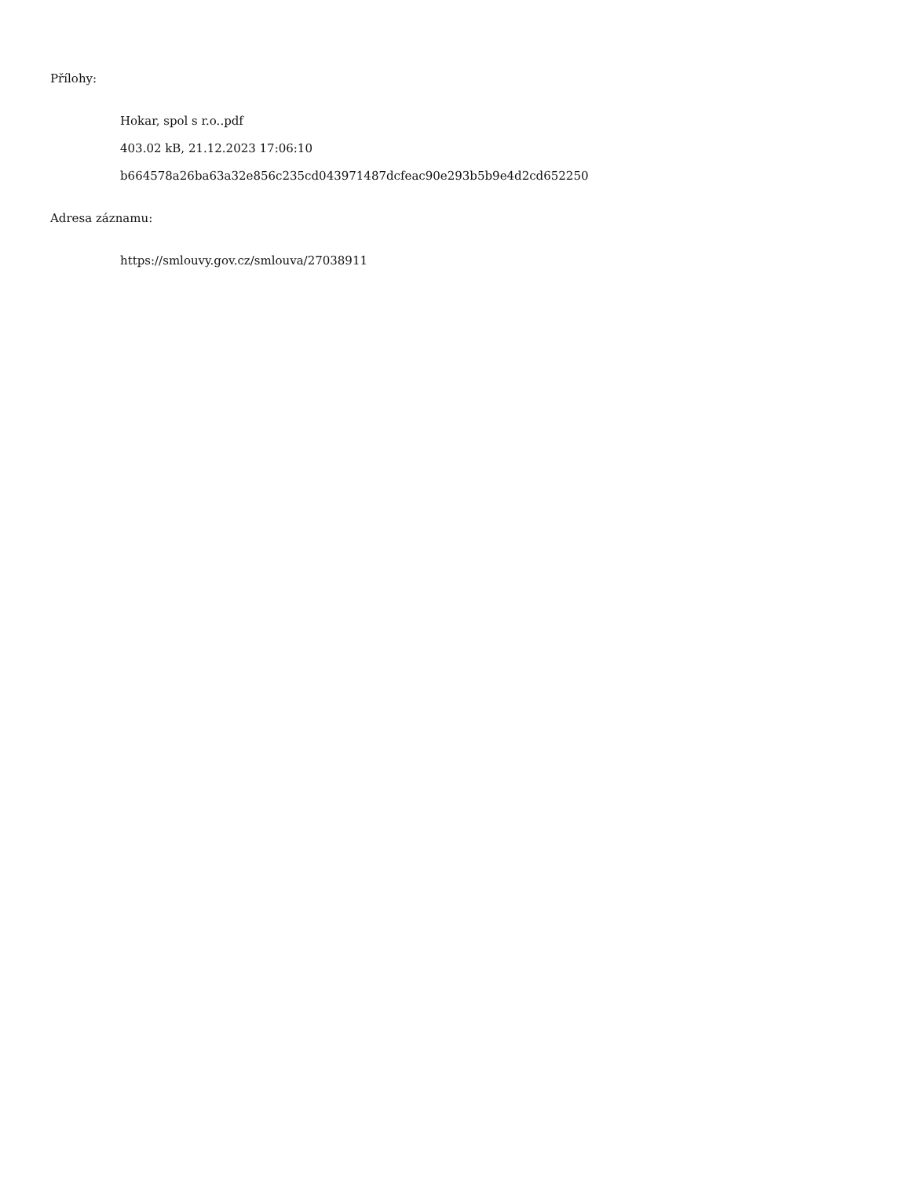Přílohy:
Hokar, spol s r.o..pdf
403.02 kB, 21.12.2023 17:06:10
b664578a26ba63a32e856c235cd043971487dcfeac90e293b5b9e4d2cd652250
Adresa záznamu:
https://smlouvy.gov.cz/smlouva/27038911